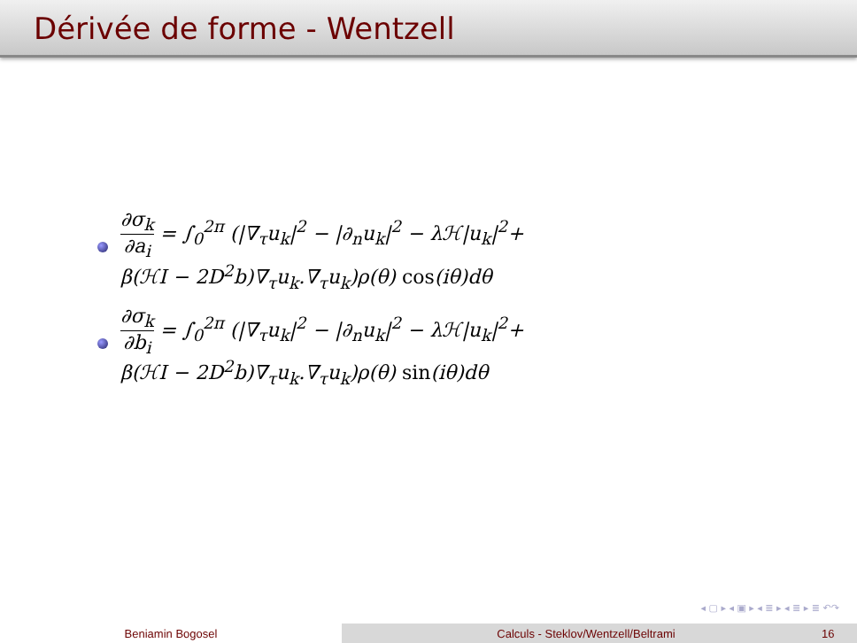Dérivée de forme - Wentzell
∂σ<sub>k</sub> ∂a<sub>i</sub> = ∫<sub>0</sub><sup>2π</sup> (|∇<sub>τ</sub>u<sub>k</sub>|<sup>2</sup> − |∂<sub>n</sub>u<sub>k</sub>|<sup>2</sup> − λℋ|u<sub>k</sub>|<sup>2</sup>+
β(ℋI − 2D<sup>2</sup>b)∇<sub>τ</sub>u<sub>k</sub>.∇<sub>τ</sub>u<sub>k</sub>)ρ(θ) cos(iθ)dθ
∂σ<sub>k</sub> ∂b<sub>i</sub> = ∫<sub>0</sub><sup>2π</sup> (|∇<sub>τ</sub>u<sub>k</sub>|<sup>2</sup> − |∂<sub>n</sub>u<sub>k</sub>|<sup>2</sup> − λℋ|u<sub>k</sub>|<sup>2</sup>+
β(ℋI − 2D<sup>2</sup>b)∇<sub>τ</sub>u<sub>k</sub>.∇<sub>τ</sub>u<sub>k</sub>)ρ(θ) sin(iθ)dθ
◂ ▢ ▸ ◂ ▣ ▸ ◂ ≣ ▸ ◂ ≣ ▸ ≣ ↶↷
Beniamin Bogosel Calculs - Steklov/Wentzell/Beltrami 16